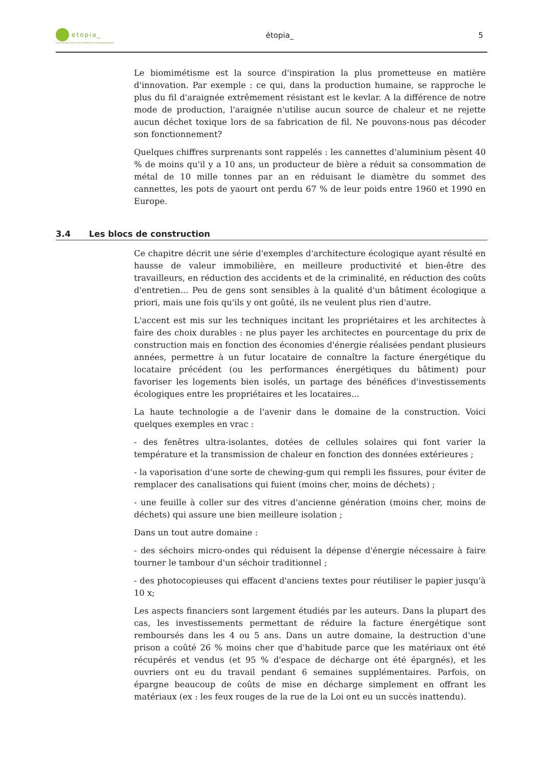etopia_
centre d'animation et de recherche en écologie politique
étopia_ 5
Le biomimétisme est la source d'inspiration la plus prometteuse en matière d'innovation. Par exemple : ce qui, dans la production humaine, se rapproche le plus du fil d'araignée extrêmement résistant est le kevlar. A la différence de notre mode de production, l'araignée n'utilise aucun source de chaleur et ne rejette aucun déchet toxique lors de sa fabrication de fil. Ne pouvons-nous pas décoder son fonctionnement?
Quelques chiffres surprenants sont rappelés : les cannettes d'aluminium pèsent 40 % de moins qu'il y a 10 ans, un producteur de bière a réduit sa consommation de métal de 10 mille tonnes par an en réduisant le diamètre du sommet des cannettes, les pots de yaourt ont perdu 67 % de leur poids entre 1960 et 1990 en Europe.
3.4 Les blocs de construction
Ce chapitre décrit une série d'exemples d'architecture écologique ayant résulté en hausse de valeur immobilière, en meilleure productivité et bien-être des travailleurs, en réduction des accidents et de la criminalité, en réduction des coûts d'entretien... Peu de gens sont sensibles à la qualité d'un bâtiment écologique a priori, mais une fois qu'ils y ont goûté, ils ne veulent plus rien d'autre.
L'accent est mis sur les techniques incitant les propriétaires et les architectes à faire des choix durables : ne plus payer les architectes en pourcentage du prix de construction mais en fonction des économies d'énergie réalisées pendant plusieurs années, permettre à un futur locataire de connaître la facture énergétique du locataire précédent (ou les performances énergétiques du bâtiment) pour favoriser les logements bien isolés, un partage des bénéfices d'investissements écologiques entre les propriétaires et les locataires...
La haute technologie a de l'avenir dans le domaine de la construction. Voici quelques exemples en vrac :
- des fenêtres ultra-isolantes, dotées de cellules solaires qui font varier la température et la transmission de chaleur en fonction des données extérieures ;
- la vaporisation d'une sorte de chewing-gum qui rempli les fissures, pour éviter de remplacer des canalisations qui fuient (moins cher, moins de déchets) ;
- une feuille à coller sur des vitres d'ancienne génération (moins cher, moins de déchets) qui assure une bien meilleure isolation ;
Dans un tout autre domaine :
- des séchoirs micro-ondes qui réduisent la dépense d'énergie nécessaire à faire tourner le tambour d'un séchoir traditionnel ;
- des photocopieuses qui effacent d'anciens textes pour réutiliser le papier jusqu'à 10 x;
Les aspects financiers sont largement étudiés par les auteurs. Dans la plupart des cas, les investissements permettant de réduire la facture énergétique sont remboursés dans les 4 ou 5 ans. Dans un autre domaine, la destruction d'une prison a coûté 26 % moins cher que d'habitude parce que les matériaux ont été récupérés et vendus (et 95 % d'espace de décharge ont été épargnés), et les ouvriers ont eu du travail pendant 6 semaines supplémentaires. Parfois, on épargne beaucoup de coûts de mise en décharge simplement en offrant les matériaux (ex : les feux rouges de la rue de la Loi ont eu un succès inattendu).